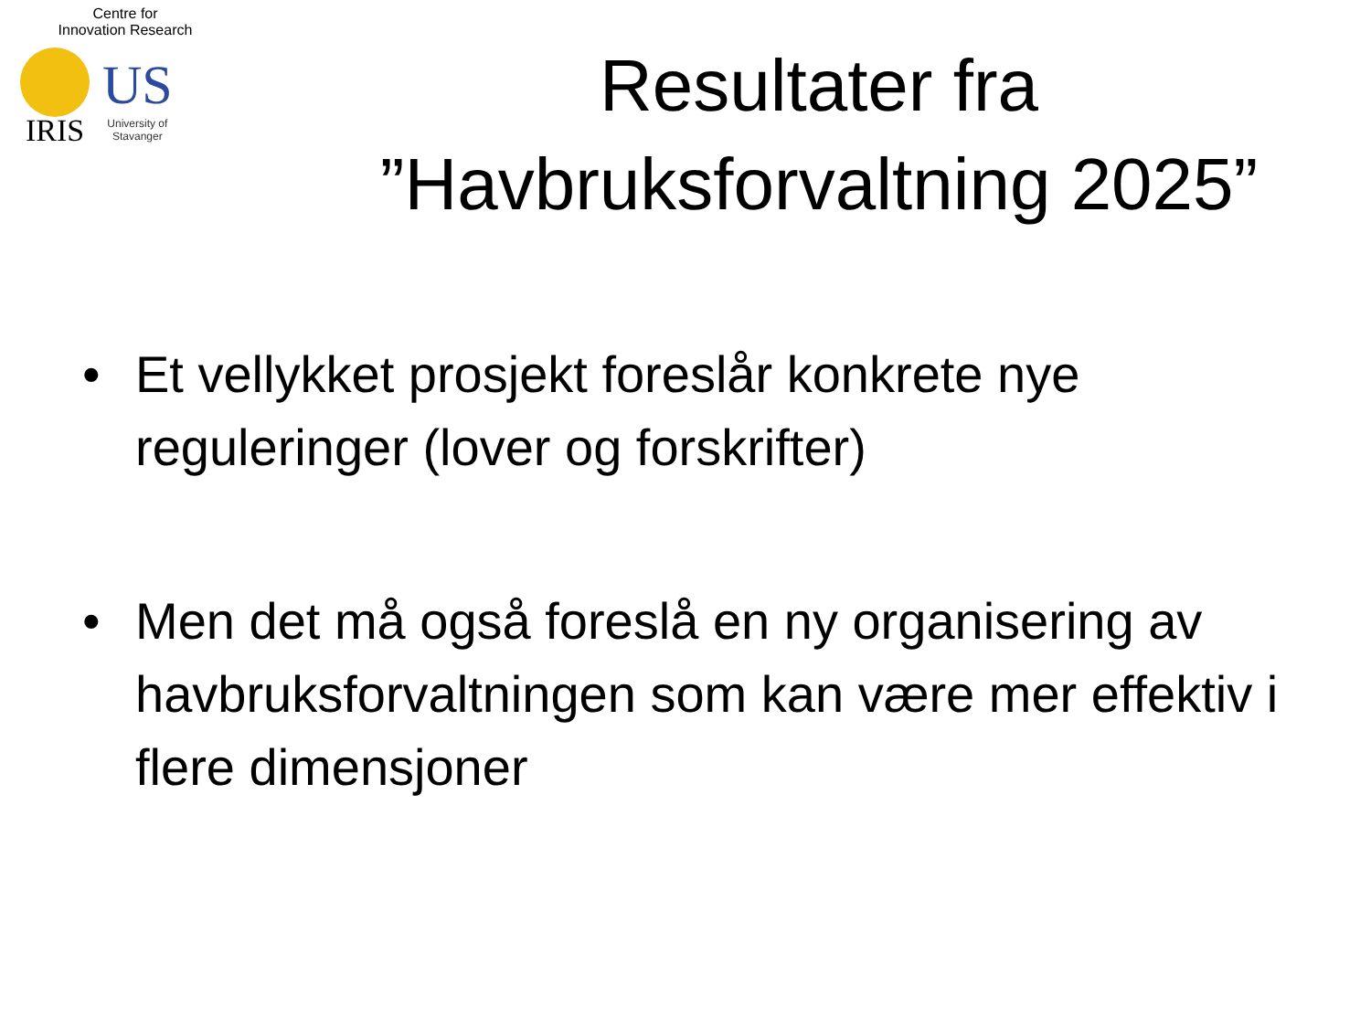Centre for
Innovation Research
IRIS
US
University of
Stavanger
Resultater fra
”Havbruksforvaltning 2025”
• Et vellykket prosjekt foreslår konkrete nye reguleringer (lover og forskrifter)
• Men det må også foreslå en ny organisering av havbruksforvaltningen som kan være mer effektiv i flere dimensjoner